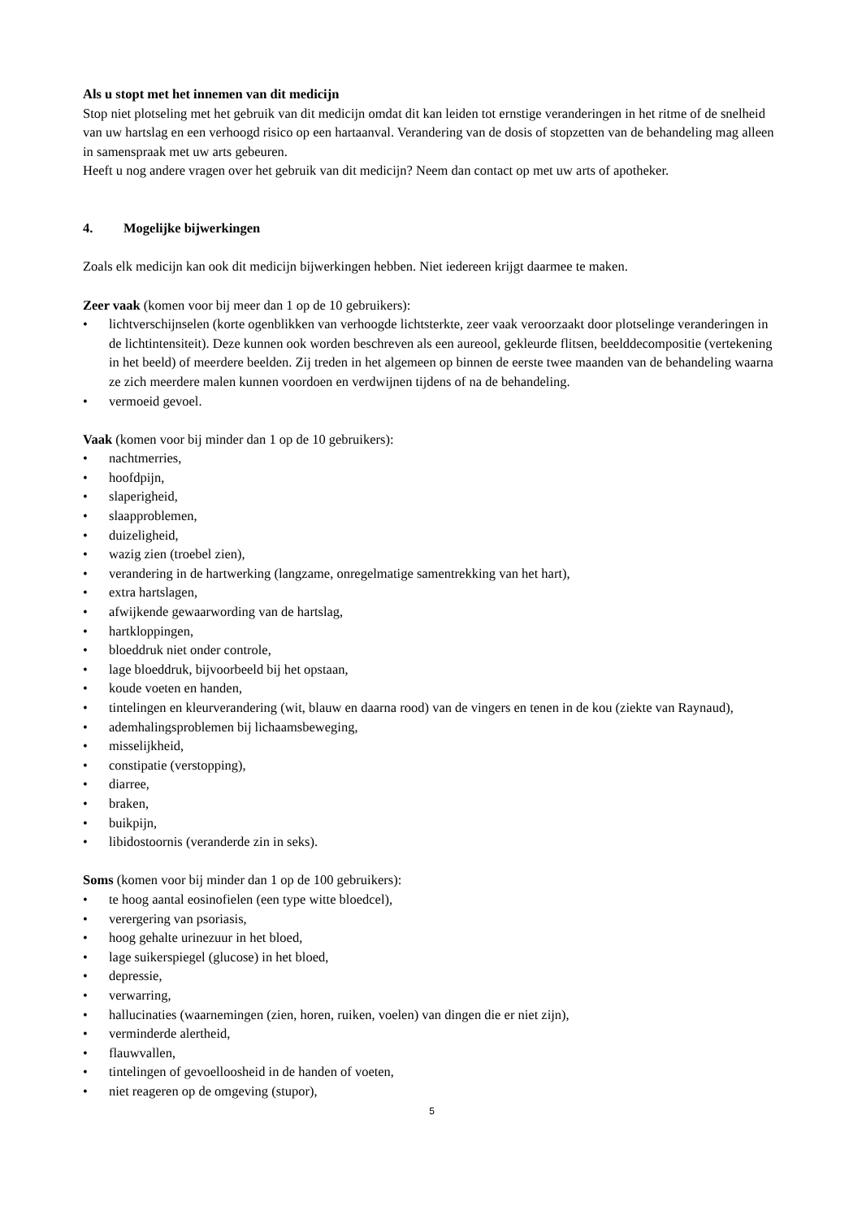Als u stopt met het innemen van dit medicijn
Stop niet plotseling met het gebruik van dit medicijn omdat dit kan leiden tot ernstige veranderingen in het ritme of de snelheid van uw hartslag en een verhoogd risico op een hartaanval. Verandering van de dosis of stopzetten van de behandeling mag alleen in samenspraak met uw arts gebeuren.
Heeft u nog andere vragen over het gebruik van dit medicijn? Neem dan contact op met uw arts of apotheker.
4. Mogelijke bijwerkingen
Zoals elk medicijn kan ook dit medicijn bijwerkingen hebben. Niet iedereen krijgt daarmee te maken.
Zeer vaak (komen voor bij meer dan 1 op de 10 gebruikers):
• lichtverschijnselen (korte ogenblikken van verhoogde lichtsterkte, zeer vaak veroorzaakt door plotselinge veranderingen in de lichtintensiteit). Deze kunnen ook worden beschreven als een aureool, gekleurde flitsen, beelddecompositie (vertekening in het beeld) of meerdere beelden. Zij treden in het algemeen op binnen de eerste twee maanden van de behandeling waarna ze zich meerdere malen kunnen voordoen en verdwijnen tijdens of na de behandeling.
• vermoeid gevoel.
Vaak (komen voor bij minder dan 1 op de 10 gebruikers):
• nachtmerries,
• hoofdpijn,
• slaperigheid,
• slaapproblemen,
• duizeligheid,
• wazig zien (troebel zien),
• verandering in de hartwerking (langzame, onregelmatige samentrekking van het hart),
• extra hartslagen,
• afwijkende gewaarwording van de hartslag,
• hartkloppingen,
• bloeddruk niet onder controle,
• lage bloeddruk, bijvoorbeeld bij het opstaan,
• koude voeten en handen,
• tintelingen en kleurverandering (wit, blauw en daarna rood) van de vingers en tenen in de kou (ziekte van Raynaud),
• ademhalingsproblemen bij lichaamsbeweging,
• misselijkheid,
• constipatie (verstopping),
• diarree,
• braken,
• buikpijn,
• libidostoornis (veranderde zin in seks).
Soms (komen voor bij minder dan 1 op de 100 gebruikers):
• te hoog aantal eosinofielen (een type witte bloedcel),
• verergering van psoriasis,
• hoog gehalte urinezuur in het bloed,
• lage suikerspiegel (glucose) in het bloed,
• depressie,
• verwarring,
• hallucinaties (waarnemingen (zien, horen, ruiken, voelen) van dingen die er niet zijn),
• verminderde alertheid,
• flauwvallen,
• tintelingen of gevoelloosheid in de handen of voeten,
• niet reageren op de omgeving (stupor),
5